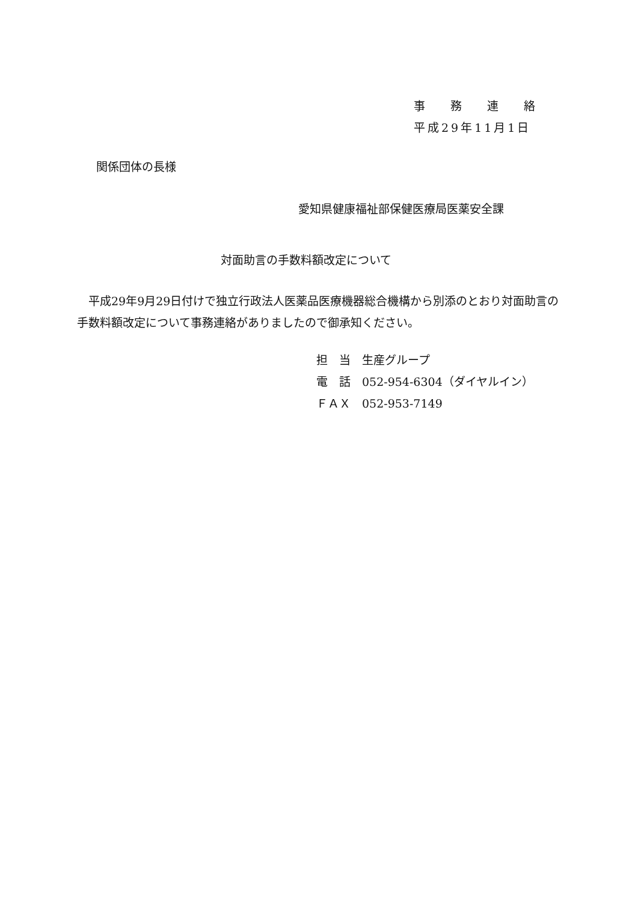事 務 連 絡
平成29年11月1日
関係団体の長様
愛知県健康福祉部保健医療局医薬安全課
対面助言の手数料額改定について
　平成29年9月29日付けで独立行政法人医薬品医療機器総合機構から別添のとおり対面助言の手数料額改定について事務連絡がありましたので御承知ください。
担　当　生産グループ
電　話　052-954-6304（ダイヤルイン）
ＦＡＸ　052-953-7149